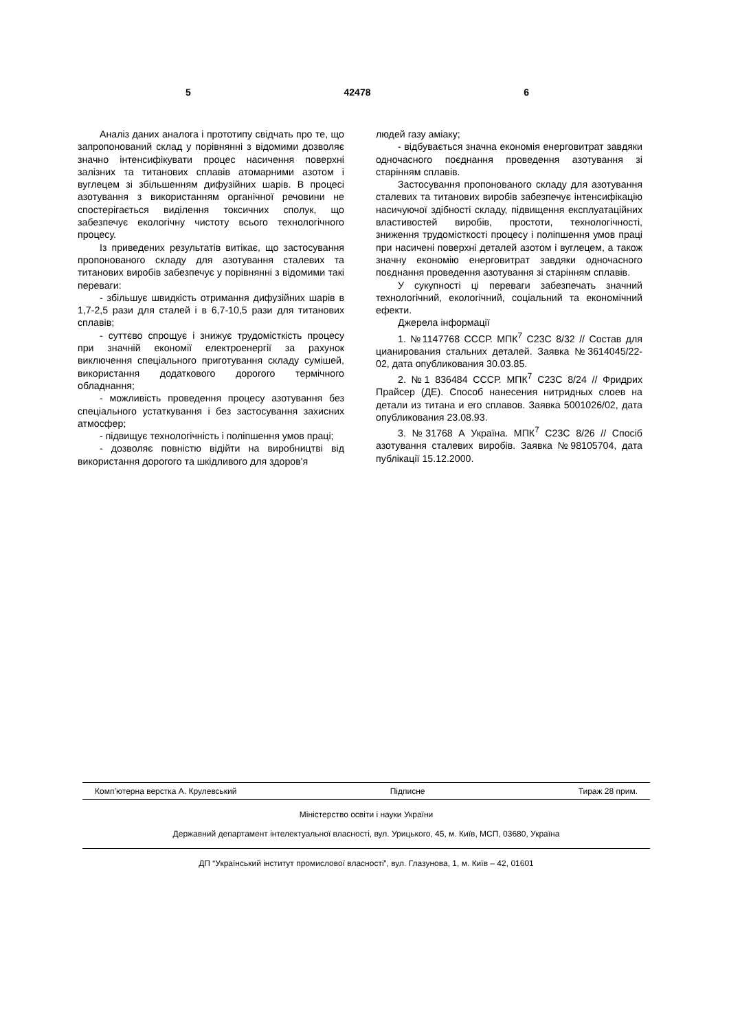5 42478 6
Аналіз даних аналога і прототипу свідчать про те, що запропонований склад у порівнянні з відомими дозволяє значно інтенсифікувати процес насичення поверхні залізних та титанових сплавів атомарними азотом і вуглецем зі збільшенням дифузійних шарів. В процесі азотування з використанням органічної речовини не спостерігається виділення токсичних сполук, що забезпечує екологічну чистоту всього технологічного процесу.
Із приведених результатів витікає, що застосування пропонованого складу для азотування сталевих та титанових виробів забезпечує у порівнянні з відомими такі переваги:
- збільшує швидкість отримання дифузійних шарів в 1,7-2,5 рази для сталей і в 6,7-10,5 рази для титанових сплавів;
- суттєво спрощує і знижує трудомісткість процесу при значній економії електроенергії за рахунок виключення спеціального приготування складу сумішей, використання додаткового дорогого термічного обладнання;
- можливість проведення процесу азотування без спеціального устаткування і без застосування захисних атмосфер;
- підвищує технологічність і поліпшення умов праці;
- дозволяє повністю відійти на виробництві від використання дорогого та шкідливого для здоров'я
людей газу аміаку;
- відбувається значна економія енерговитрат завдяки одночасного поєднання проведення азотування зі старінням сплавів.
Застосування пропонованого складу для азотування сталевих та титанових виробів забезпечує інтенсифікацію насичуючої здібності складу, підвищення експлуатаційних властивостей виробів, простоти, технологічності, зниження трудомісткості процесу і поліпшення умов праці при насичені поверхні деталей азотом і вуглецем, а також значну економію енерговитрат завдяки одночасного поєднання проведення азотування зі старінням сплавів.
У сукупності ці переваги забезпечать значний технологічний, екологічний, соціальний та економічний ефекти.
Джерела інформації
1. №1147768 СССР. МПК<sup>7</sup> C23C 8/32 // Состав для цианирования стальних деталей. Заявка №3614045/22-02, дата опубликования 30.03.85.
2. №1 836484 СССР. МПК<sup>7</sup> C23C 8/24 // Фридрих Прайсер (ДЕ). Способ нанесения нитридных слоев на детали из титана и его сплавов. Заявка 5001026/02, дата опубликования 23.08.93.
3. №31768 А Україна. МПК<sup>7</sup> C23C 8/26 // Спосіб азотування сталевих виробів. Заявка №98105704, дата публікації 15.12.2000.
Комп’ютерна верстка А. Крулевський Підписне Тираж 28 прим.
Міністерство освіти і науки України
Державний департамент інтелектуальної власності, вул. Урицького, 45, м. Київ, МСП, 03680, Україна
ДП “Український інститут промислової власності”, вул. Глазунова, 1, м. Київ – 42, 01601